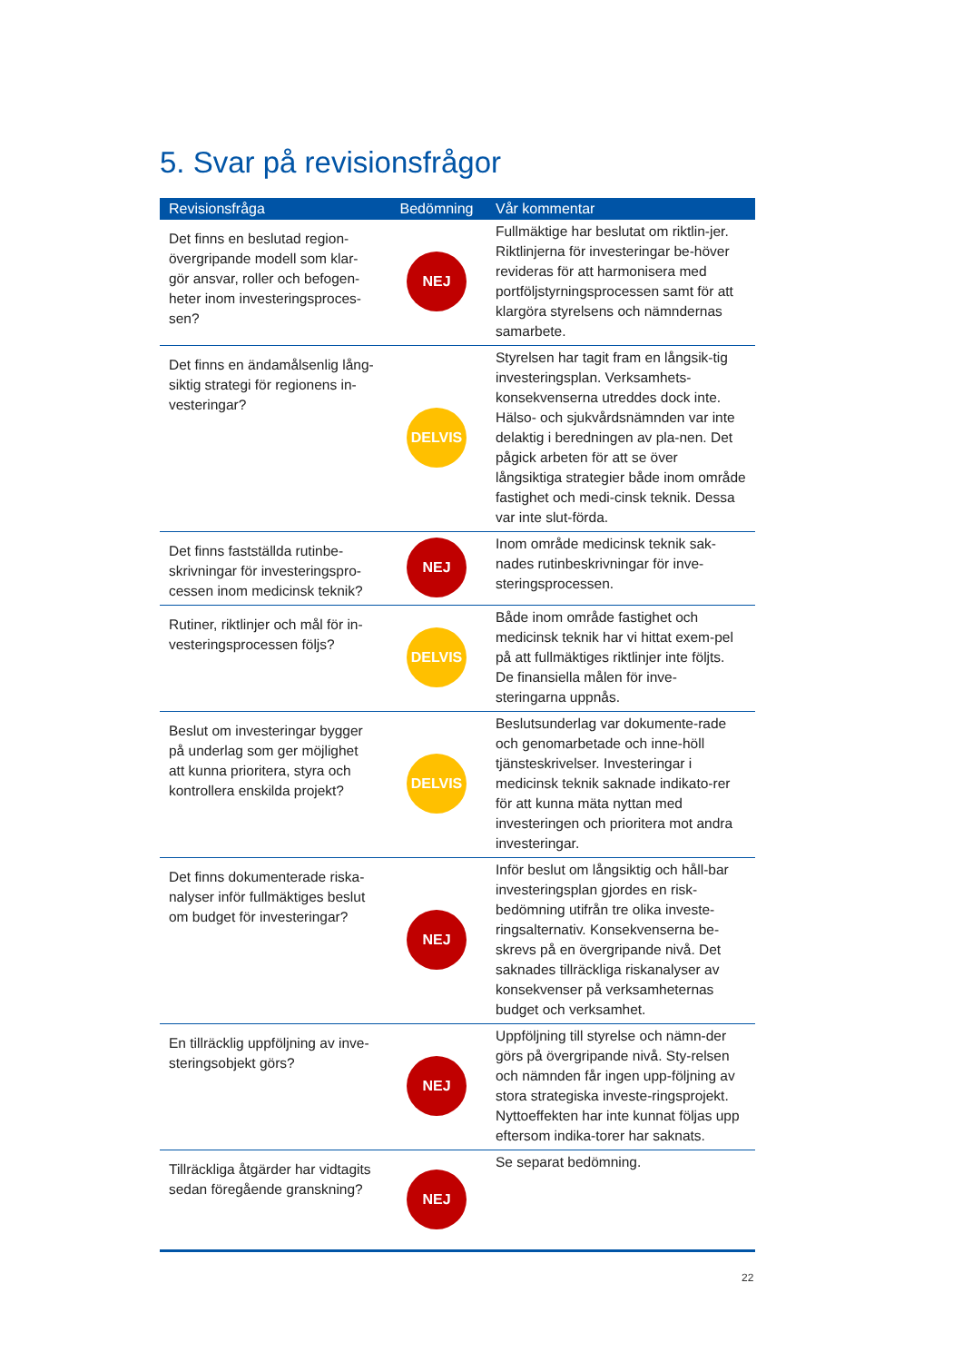5. Svar på revisionsfrågor
| Revisionsfråga | Bedömning | Vår kommentar |
| --- | --- | --- |
| Det finns en beslutad region-övergripande modell som klar-gör ansvar, roller och befogen-heter inom investeringsproces-sen? | NEJ | Fullmäktige har beslutat om riktlin-jer. Riktlinjerna för investeringar be-höver revideras för att harmonisera med portföljstyrningsprocessen samt för att klargöra styrelsens och nämndernas samarbete. |
| Det finns en ändamålsenlig lång-siktig strategi för regionens in-vesteringar? | DELVIS | Styrelsen har tagit fram en långsik-tig investeringsplan. Verksamhets-konsekvenserna utreddes dock inte. Hälso- och sjukvårdsnämnden var inte delaktig i beredningen av pla-nen. Det pågick arbeten för att se över långsiktiga strategier både inom område fastighet och medi-cinsk teknik. Dessa var inte slut-förda. |
| Det finns fastställda rutinbe-skrivningar för investeringspro-cessen inom medicinsk teknik? | NEJ | Inom område medicinsk teknik sak-nades rutinbeskrivningar för inve-steringsprocessen. |
| Rutiner, riktlinjer och mål för in-vesteringsprocessen följs? | DELVIS | Både inom område fastighet och medicinsk teknik har vi hittat exem-pel på att fullmäktiges riktlinjer inte följts. De finansiella målen för inve-steringarna uppnås. |
| Beslut om investeringar bygger på underlag som ger möjlighet att kunna prioritera, styra och kontrollera enskilda projekt? | DELVIS | Beslutsunderlag var dokumente-rade och genomarbetade och inne-höll tjänsteskrivelser. Investeringar i medicinsk teknik saknade indikato-rer för att kunna mäta nyttan med investeringen och prioritera mot andra investeringar. |
| Det finns dokumenterade riska-nalyser inför fullmäktiges beslut om budget för investeringar? | NEJ | Inför beslut om långsiktig och håll-bar investeringsplan gjordes en risk-bedömning utifrån tre olika investe-ringsalternativ. Konsekvenserna be-skrevs på en övergripande nivå. Det saknades tillräckliga riskanalyser av konsekvenser på verksamheternas budget och verksamhet. |
| En tillräcklig uppföljning av inve-steringsobjekt görs? | NEJ | Uppföljning till styrelse och nämn-der görs på övergripande nivå. Sty-relsen och nämnden får ingen upp-följning av stora strategiska investe-ringsprojekt. Nyttoeffekten har inte kunnat följas upp eftersom indika-torer har saknats. |
| Tillräckliga åtgärder har vidtagits sedan föregående granskning? | NEJ | Se separat bedömning. |
22